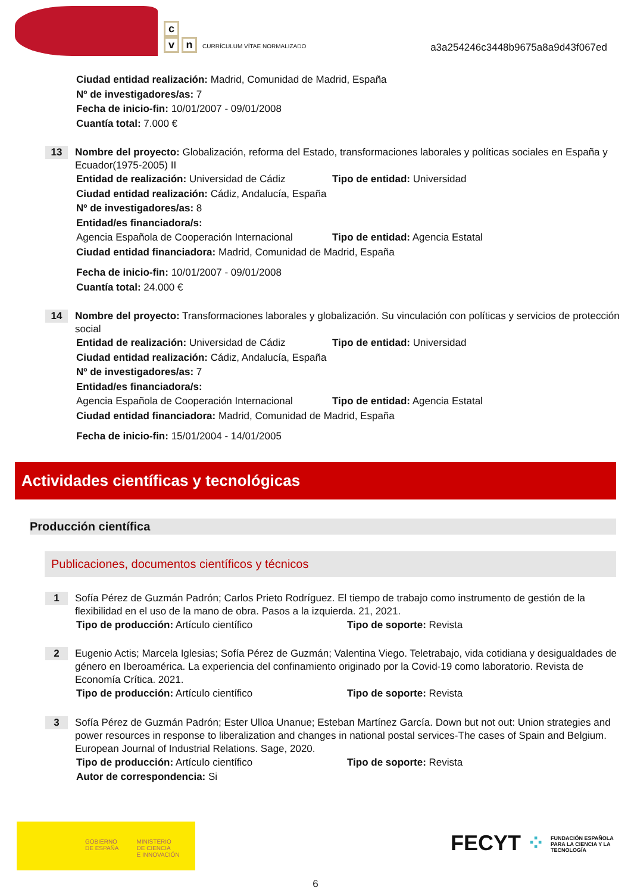c
v n CURRÍCULUM VÍTAE NORMALIZADO
a3a254246c3448b9675a8a9d43f067ed
Ciudad entidad realización: Madrid, Comunidad de Madrid, España
Nº de investigadores/as: 7
Fecha de inicio-fin: 10/01/2007 - 09/01/2008
Cuantía total: 7.000 €
13
Nombre del proyecto: Globalización, reforma del Estado, transformaciones laborales y políticas sociales en España y Ecuador(1975-2005) II
Entidad de realización: Universidad de Cádiz
Tipo de entidad: Universidad
Ciudad entidad realización: Cádiz, Andalucía, España
Nº de investigadores/as: 8
Entidad/es financiadora/s:
Agencia Española de Cooperación Internacional
Tipo de entidad: Agencia Estatal
Ciudad entidad financiadora: Madrid, Comunidad de Madrid, España
Fecha de inicio-fin: 10/01/2007 - 09/01/2008
Cuantía total: 24.000 €
14
Nombre del proyecto: Transformaciones laborales y globalización. Su vinculación con políticas y servicios de protección social
Entidad de realización: Universidad de Cádiz
Tipo de entidad: Universidad
Ciudad entidad realización: Cádiz, Andalucía, España
Nº de investigadores/as: 7
Entidad/es financiadora/s:
Agencia Española de Cooperación Internacional
Tipo de entidad: Agencia Estatal
Ciudad entidad financiadora: Madrid, Comunidad de Madrid, España
Fecha de inicio-fin: 15/01/2004 - 14/01/2005
Actividades científicas y tecnológicas
Producción científica
Publicaciones, documentos científicos y técnicos
1
Sofía Pérez de Guzmán Padrón; Carlos Prieto Rodríguez. El tiempo de trabajo como instrumento de gestión de la flexibilidad en el uso de la mano de obra. Pasos a la izquierda. 21, 2021.
Tipo de producción: Artículo científico Tipo de soporte: Revista
2
Eugenio Actis; Marcela Iglesias; Sofía Pérez de Guzmán; Valentina Viego. Teletrabajo, vida cotidiana y desigualdades de género en Iberoamérica. La experiencia del confinamiento originado por la Covid-19 como laboratorio. Revista de Economía Crítica. 2021.
Tipo de producción: Artículo científico Tipo de soporte: Revista
3
Sofía Pérez de Guzmán Padrón; Ester Ulloa Unanue; Esteban Martínez García. Down but not out: Union strategies and power resources in response to liberalization and changes in national postal services-The cases of Spain and Belgium. European Journal of Industrial Relations. Sage, 2020.
Tipo de producción: Artículo científico Tipo de soporte: Revista
Autor de correspondencia: Si
GOBIERNO
DE ESPAÑA MINISTERIO
DE CIENCIA
E INNOVACIÓN
FECYT ⁘ FUNDACIÓN ESPAÑOLA PARA LA CIENCIA Y LA TECNOLOGÍA
6